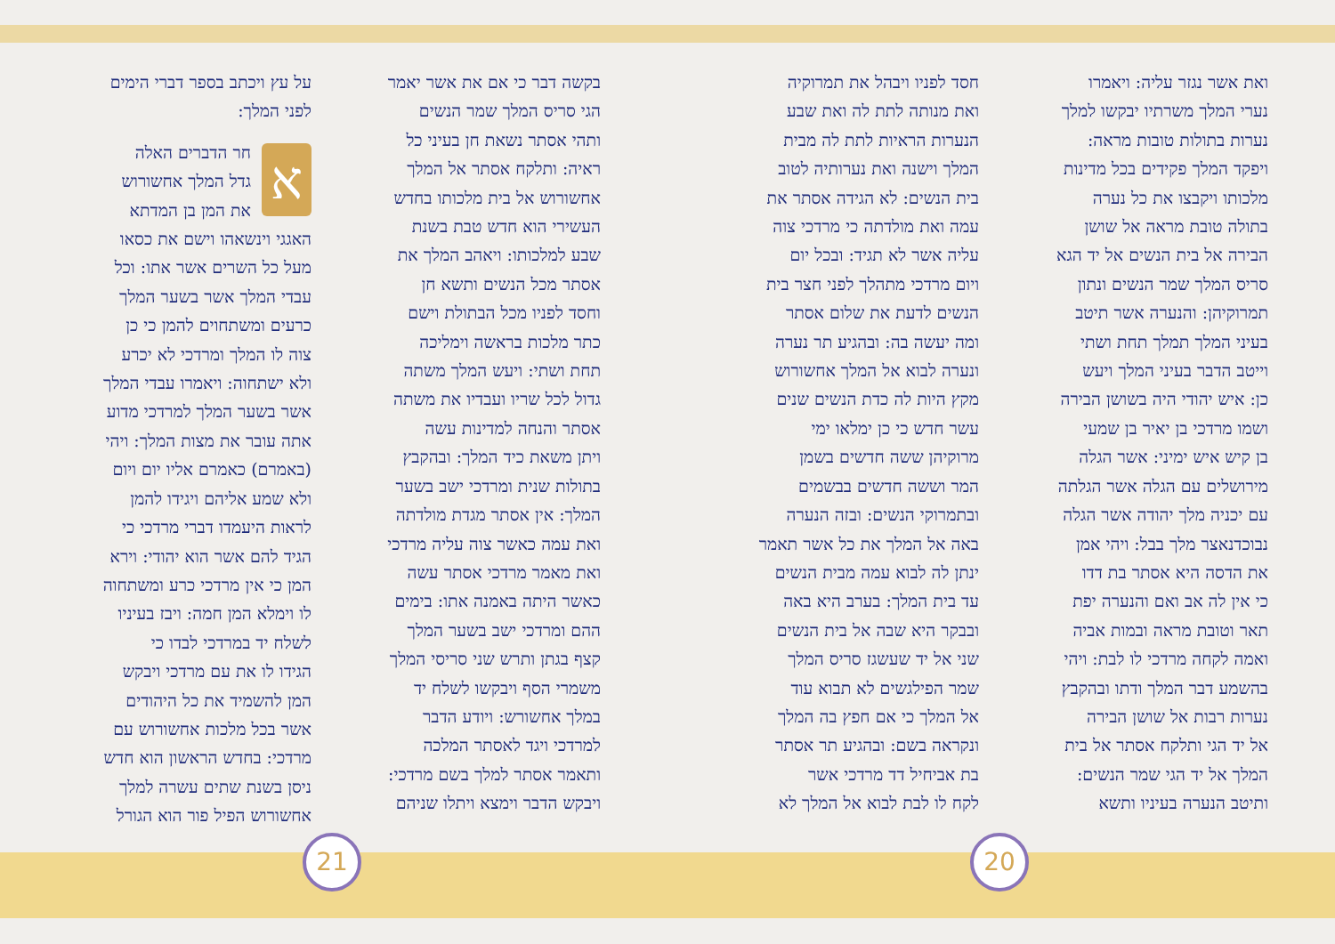ואת אשר נגזר עליה: ויאמרו
נערי המלך משרתיו יבקשו למלך
נערות בתולות טובות מראה:
ויפקד המלך פקידים בכל מדינות
מלכותו ויקבצו את כל נערה
בתולה טובת מראה אל שושן
הבירה אל בית הנשים אל יד הגא
סריס המלך שמר הנשים ונתון
תמרוקיהן: והנערה אשר תיטב
בעיני המלך תמלך תחת ושתי
וייטב הדבר בעיני המלך ויעש
כן: איש יהודי היה בשושן הבירה
ושמו מרדכי בן יאיר בן שמעי
בן קיש איש ימיני: אשר הגלה
מירושלים עם הגלה אשר הגלתה
עם יכניה מלך יהודה אשר הגלה
נבוכדנאצר מלך בבל: ויהי אמן
את הדסה היא אסתר בת דדו
כי אין לה אב ואם והנערה יפת
תאר וטובת מראה ובמות אביה
ואמה לקחה מרדכי לו לבת: ויהי
בהשמע דבר המלך ודתו ובהקבץ
נערות רבות אל שושן הבירה
אל יד הגי ותלקח אסתר אל בית
המלך אל יד הגי שמר הנשים:
ותיטב הנערה בעיניו ותשא
חסד לפניו ויבהל את תמרוקיה
ואת מנותה לתת לה ואת שבע
הנערות הראיות לתת לה מבית
המלך וישנה ואת נערותיה לטוב
בית הנשים: לא הגידה אסתר את
עמה ואת מולדתה כי מרדכי צוה
עליה אשר לא תגיד: ובכל יום
ויום מרדכי מתהלך לפני חצר בית
הנשים לדעת את שלום אסתר
ומה יעשה בה: ובהגיע תר נערה
ונערה לבוא אל המלך אחשורוש
מקץ היות לה כדת הנשים שנים
עשר חדש כי כן ימלאו ימי
מרוקיהן ששה חדשים בשמן
המר וששה חדשים בבשמים
ובתמרוקי הנשים: ובזה הנערה
באה אל המלך את כל אשר תאמר
ינתן לה לבוא עמה מבית הנשים
עד בית המלך: בערב היא באה
ובבקר היא שבה אל בית הנשים
שני אל יד שעשגז סריס המלך
שמר הפילגשים לא תבוא עוד
אל המלך כי אם חפץ בה המלך
ונקראה בשם: ובהגיע תר אסתר
בת אביחיל דד מרדכי אשר
לקח לו לבת לבוא אל המלך לא
בקשה דבר כי אם את אשר יאמר
הגי סריס המלך שמר הנשים
ותהי אסתר נשאת חן בעיני כל
ראיה: ותלקח אסתר אל המלך
אחשורוש אל בית מלכותו בחדש
העשירי הוא חדש טבת בשנת
שבע למלכותו: ויאהב המלך את
אסתר מכל הנשים ותשא חן
וחסד לפניו מכל הבתולת וישם
כתר מלכות בראשה וימליכה
תחת ושתי: ויעש המלך משתה
גדול לכל שריו ועבדיו את משתה
אסתר והנחה למדינות עשה
ויתן משאת כיד המלך: ובהקבץ
בתולות שנית ומרדכי ישב בשער
המלך: אין אסתר מגדת מולדתה
ואת עמה כאשר צוה עליה מרדכי
ואת מאמר מרדכי אסתר עשה
כאשר היתה באמנה אתו: בימים
ההם ומרדכי ישב בשער המלך
קצף בגתן ותרש שני סריסי המלך
משמרי הסף ויבקשו לשלח יד
במלך אחשורש: ויודע הדבר
למרדכי ויגד לאסתר המלכה
ותאמר אסתר למלך בשם מרדכי:
ויבקש הדבר וימצא ויתלו שניהם
על עץ ויכתב בספר דברי הימים
לפני המלך:
א
חר הדברים האלה
גדל המלך אחשורוש
את המן בן המדתא
האגגי וינשאהו וישם את כסאו
מעל כל השרים אשר אתו: וכל
עבדי המלך אשר בשער המלך
כרעים ומשתחוים להמן כי כן
צוה לו המלך ומרדכי לא יכרע
ולא ישתחוה: ויאמרו עבדי המלך
אשר בשער המלך למרדכי מדוע
אתה עובר את מצות המלך: ויהי
(באמרם) כאמרם אליו יום ויום
ולא שמע אליהם ויגידו להמן
לראות היעמדו דברי מרדכי כי
הגיד להם אשר הוא יהודי: וירא
המן כי אין מרדכי כרע ומשתחוה
לו וימלא המן חמה: ויבז בעיניו
לשלח יד במרדכי לבדו כי
הגידו לו את עם מרדכי ויבקש
המן להשמיד את כל היהודים
אשר בכל מלכות אחשורוש עם
מרדכי: בחדש הראשון הוא חדש
ניסן בשנת שתים עשרה למלך
אחשורוש הפיל פור הוא הגורל
20
21